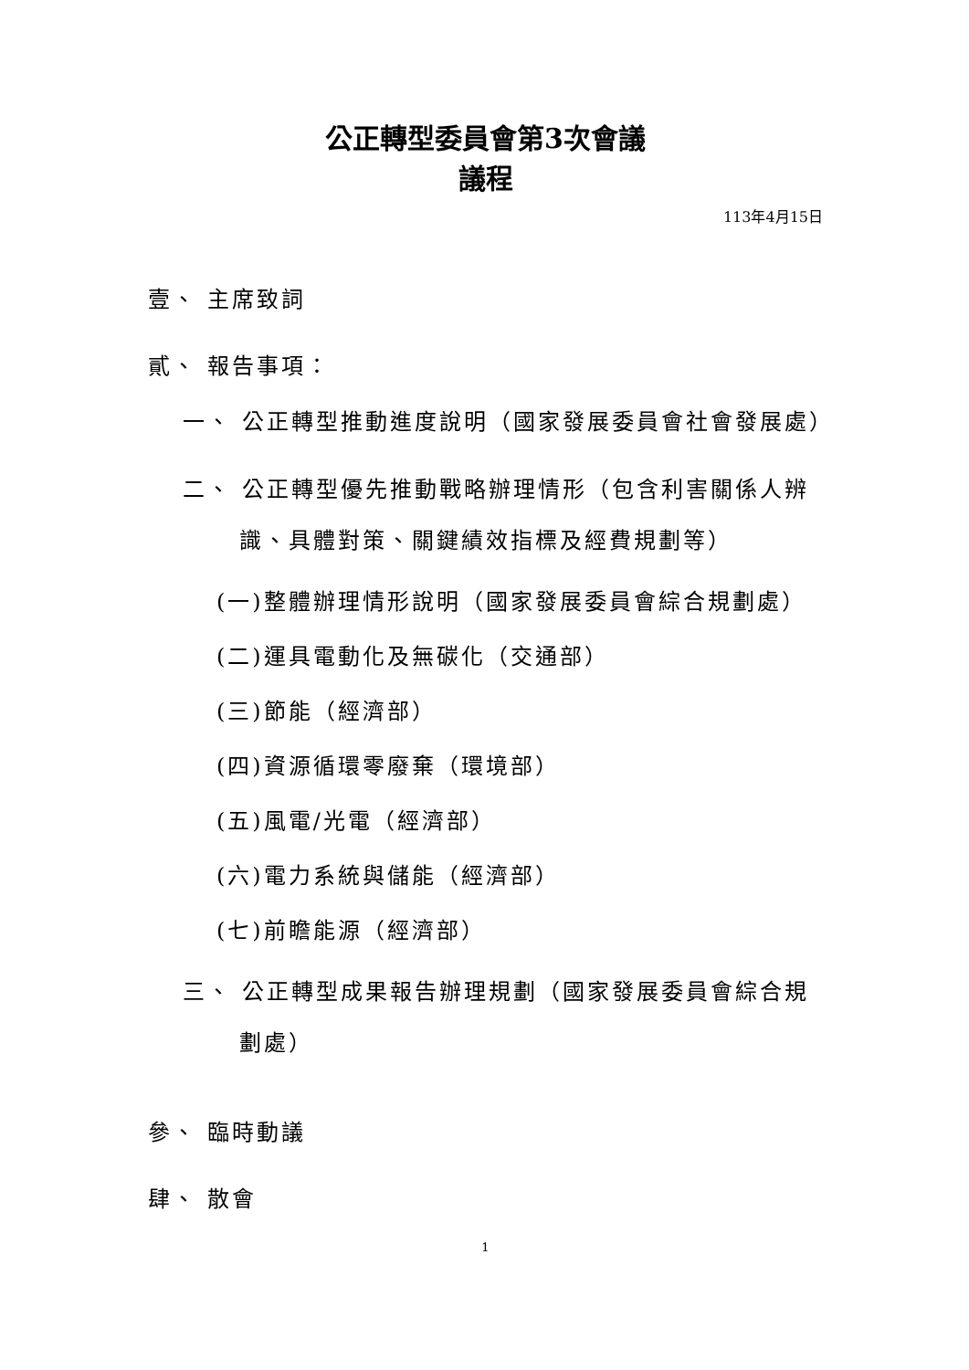公正轉型委員會第3次會議
議程
113年4月15日
壹、 主席致詞
貳、 報告事項：
一、 公正轉型推動進度說明（國家發展委員會社會發展處）
二、 公正轉型優先推動戰略辦理情形（包含利害關係人辨識、具體對策、關鍵績效指標及經費規劃等）
(一)整體辦理情形說明（國家發展委員會綜合規劃處）
(二)運具電動化及無碳化（交通部）
(三)節能（經濟部）
(四)資源循環零廢棄（環境部）
(五)風電/光電（經濟部）
(六)電力系統與儲能（經濟部）
(七)前瞻能源（經濟部）
三、 公正轉型成果報告辦理規劃（國家發展委員會綜合規劃處）
參、 臨時動議
肆、 散會
1